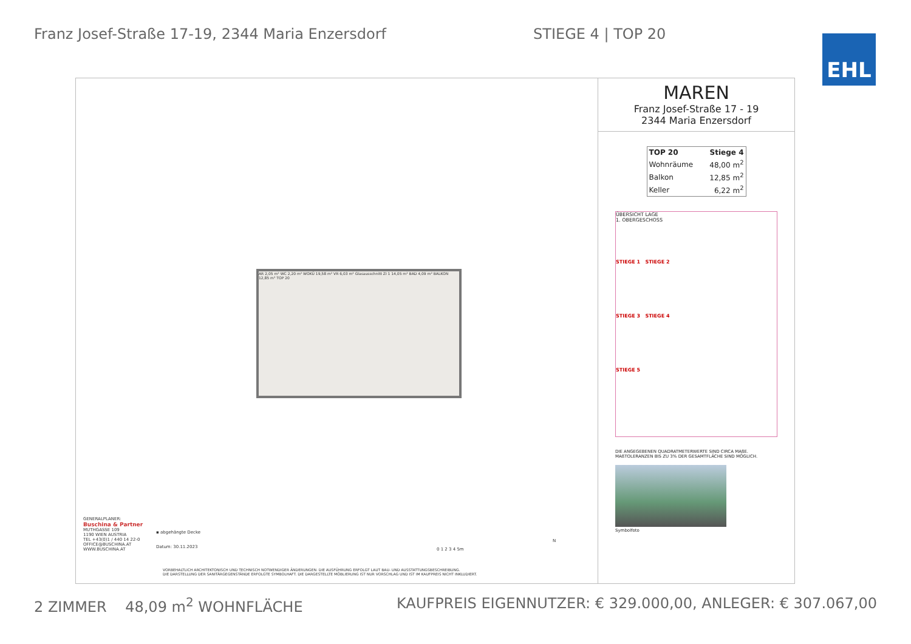Franz Josef-Straße 17-19, 2344 Maria Enzersdorf STIEGE 4 | TOP 20
EHL
AR 2,05 m² WC 2,20 m² WOKÜ 19,58 m² VR 6,03 m² Glasausschnitt ZI 1 14,05 m² BAD 4,09 m² BALKON 12,85 m² TOP 20
GENERALPLANER:
Buschina & Partner
MUTHGASSE 109
1190 WIEN AUSTRIA
TEL +43(0)1 / 440 14 22-0
OFFICE@BUSCHINA.AT
WWW.BUSCHINA.AT
▪ abgehängte Decke
Datum: 30.11.2023
0 1 2 3 4 5m
N
VORBEHALTLICH ARCHITEKTONISCH UND TECHNISCH NOTWENDIGER ÄNDERUNGEN. DIE AUSFÜHRUNG ERFOLGT LAUT BAU- UND AUSSTATTUNGSBESCHREIBUNG.
DIE DARSTELLUNG DER SANITÄRGEGENSTÄNDE ERFOLGTE SYMBOLHAFT. DIE DARGESTELLTE MÖBLIERUNG IST NUR VORSCHLAG UND IST IM KAUFPREIS NICHT INKLUDIERT.
MAREN
Franz Josef-Straße 17 - 19
2344 Maria Enzersdorf
| TOP 20 | Stiege 4 |
| --- | --- |
| Wohnräume | 48,00 m<sup>2</sup> |
| Balkon | 12,85 m<sup>2</sup> |
| Keller | 6,22 m<sup>2</sup> |
ÜBERSICHT LAGE
1. OBERGESCHOSS
STIEGE 1 STIEGE 2
STIEGE 3 STIEGE 4
STIEGE 5
DIE ANGEGEBENEN QUADRATMETERWERTE SIND CIRCA MAßE.
MAßTOLERANZEN BIS ZU 3% DER GESAMTFLÄCHE SIND MÖGLICH.
Symbolfoto
2 ZIMMER 48,09 m<sup>2</sup> WOHNFLÄCHE
KAUFPREIS EIGENNUTZER: € 329.000,00, ANLEGER: € 307.067,00